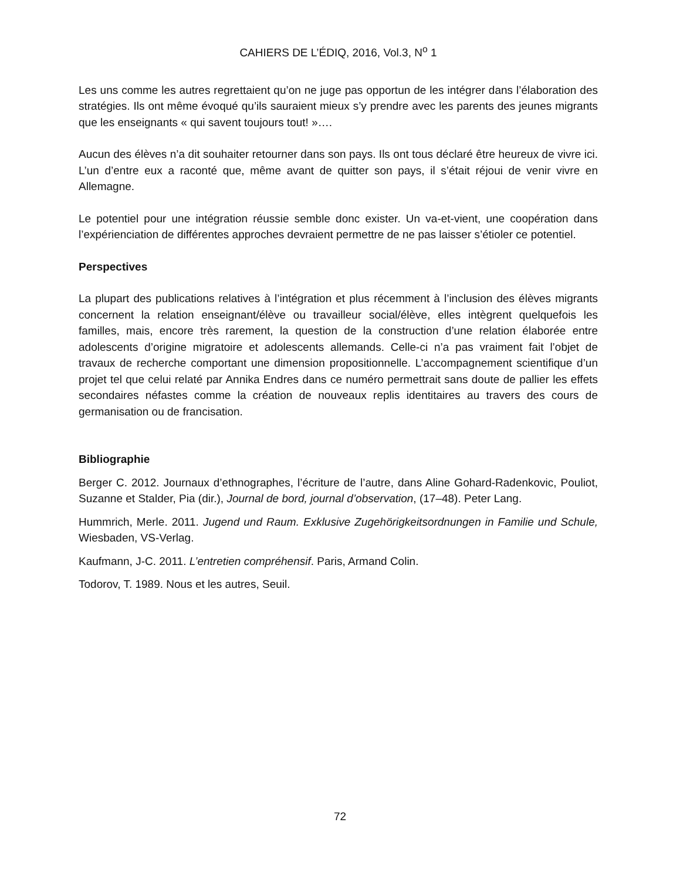CAHIERS DE L’ÉDIQ, 2016, Vol.3, N<sup>o</sup> 1
Les uns comme les autres regrettaient qu’on ne juge pas opportun de les intégrer dans l’élaboration des stratégies. Ils ont même évoqué qu’ils sauraient mieux s’y prendre avec les parents des jeunes migrants que les enseignants « qui savent toujours tout! »….
Aucun des élèves n’a dit souhaiter retourner dans son pays. Ils ont tous déclaré être heureux de vivre ici. L’un d’entre eux a raconté que, même avant de quitter son pays, il s’était réjoui de venir vivre en Allemagne.
Le potentiel pour une intégration réussie semble donc exister. Un va-et-vient, une coopération dans l’expérienciation de différentes approches devraient permettre de ne pas laisser s’étioler ce potentiel.
Perspectives
La plupart des publications relatives à l’intégration et plus récemment à l’inclusion des élèves migrants concernent la relation enseignant/élève ou travailleur social/élève, elles intègrent quelquefois les familles, mais, encore très rarement, la question de la construction d’une relation élaborée entre adolescents d’origine migratoire et adolescents allemands. Celle-ci n’a pas vraiment fait l’objet de travaux de recherche comportant une dimension propositionnelle. L’accompagnement scientifique d’un projet tel que celui relaté par Annika Endres dans ce numéro permettrait sans doute de pallier les effets secondaires néfastes comme la création de nouveaux replis identitaires au travers des cours de germanisation ou de francisation.
Bibliographie
Berger C. 2012. Journaux d’ethnographes, l’écriture de l’autre, dans Aline Gohard-Radenkovic, Pouliot, Suzanne et Stalder, Pia (dir.), Journal de bord, journal d’observation, (17–48). Peter Lang.
Hummrich, Merle. 2011. Jugend und Raum. Exklusive Zugehörigkeitsordnungen in Familie und Schule, Wiesbaden, VS-Verlag.
Kaufmann, J-C. 2011. L’entretien compréhensif. Paris, Armand Colin.
Todorov, T. 1989. Nous et les autres, Seuil.
72